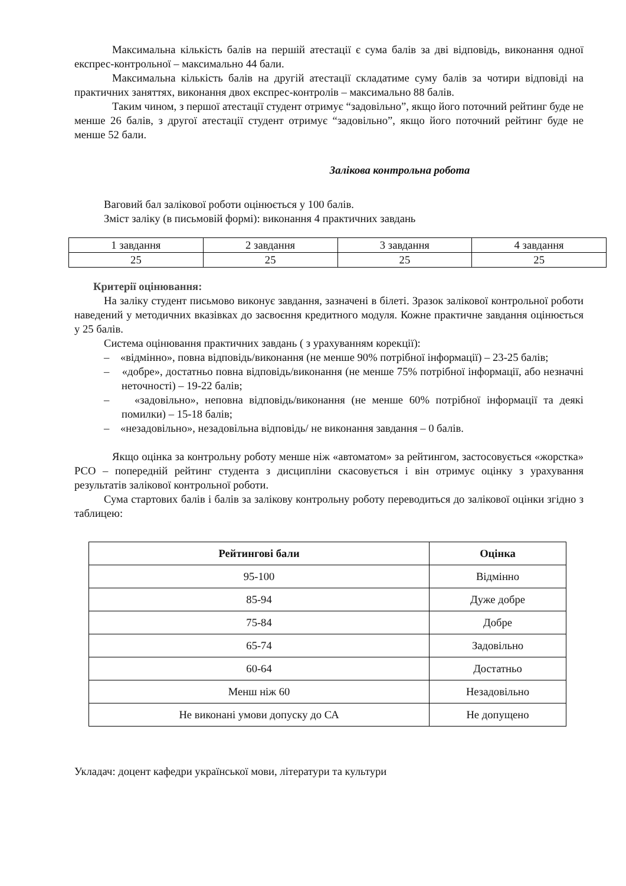Максимальна кількість балів на першій атестації є сума балів за дві відповідь, виконання одної експрес-контрольної – максимально 44 бали.
Максимальна кількість балів на другій атестації складатиме суму балів за чотири відповіді на практичних заняттях, виконання двох експрес-контролів – максимально 88 балів.
Таким чином, з першої атестації студент отримує “задовільно”, якщо його поточний рейтинг буде не менше 26 балів, з другої атестації студент отримує “задовільно”, якщо його поточний рейтинг буде не менше 52 бали.
Залікова контрольна робота
Ваговий бал залікової роботи оцінюється у 100 балів.
Зміст заліку (в письмовій формі): виконання 4 практичних завдань
| 1 завдання | 2 завдання | 3 завдання | 4 завдання |
| 25 | 25 | 25 | 25 |
Критерії оцінювання:
На заліку студент письмово виконує завдання, зазначені в білеті. Зразок залікової контрольної роботи наведений у методичних вказівках до засвоєння кредитного модуля. Кожне практичне завдання оцінюється у 25 балів.
Система оцінювання практичних завдань ( з урахуванням корекції):
– «відмінно», повна відповідь/виконання (не менше 90% потрібної інформації) – 23-25 балів;
– «добре», достатньо повна відповідь/виконання (не менше 75% потрібної інформації, або незначні неточності) – 19-22 балів;
– «задовільно», неповна відповідь/виконання (не менше 60% потрібної інформації та деякі помилки) – 15-18 балів;
– «незадовільно», незадовільна відповідь/ не виконання завдання – 0 балів.
Якщо оцінка за контрольну роботу менше ніж «автоматом» за рейтингом, застосовується «жорстка» РСО – попередній рейтинг студента з дисципліни скасовується і він отримує оцінку з урахування результатів залікової контрольної роботи.
Сума стартових балів і балів за залікову контрольну роботу переводиться до залікової оцінки згідно з таблицею:
| Рейтингові бали | Оцінка |
| --- | --- |
| 95-100 | Відмінно |
| 85-94 | Дуже добре |
| 75-84 | Добре |
| 65-74 | Задовільно |
| 60-64 | Достатньо |
| Менш ніж 60 | Незадовільно |
| Не виконані умови допуску до СА | Не допущено |
Укладач: доцент кафедри української мови, літератури та культури